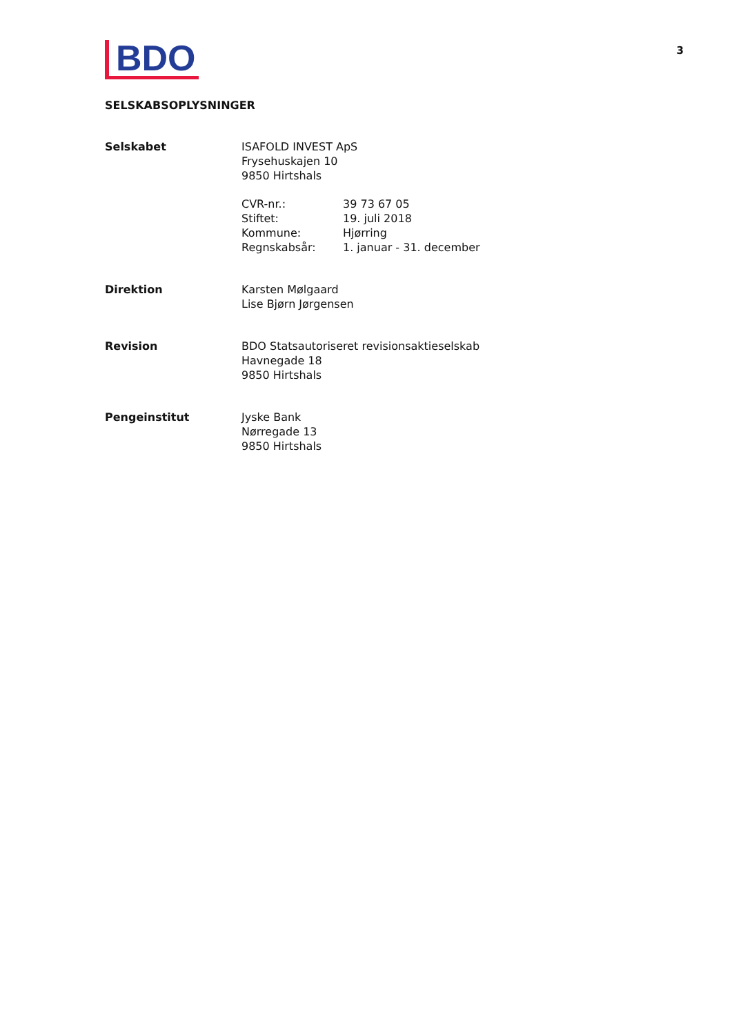BDO
3
SELSKABSOPLYSNINGER
| Selskabet | ISAFOLD INVEST ApS Frysehuskajen 10 9850 Hirtshals / CVR-nr.: / 39 73 67 05 / / Stiftet: / 19. juli 2018 / / Kommune: / Hjørring / / Regnskabsår: / 1. januar - 31. december / |
| Direktion | Karsten Mølgaard Lise Bjørn Jørgensen |
| Revision | BDO Statsautoriseret revisionsaktieselskab Havnegade 18 9850 Hirtshals |
| Pengeinstitut | Jyske Bank Nørregade 13 9850 Hirtshals |